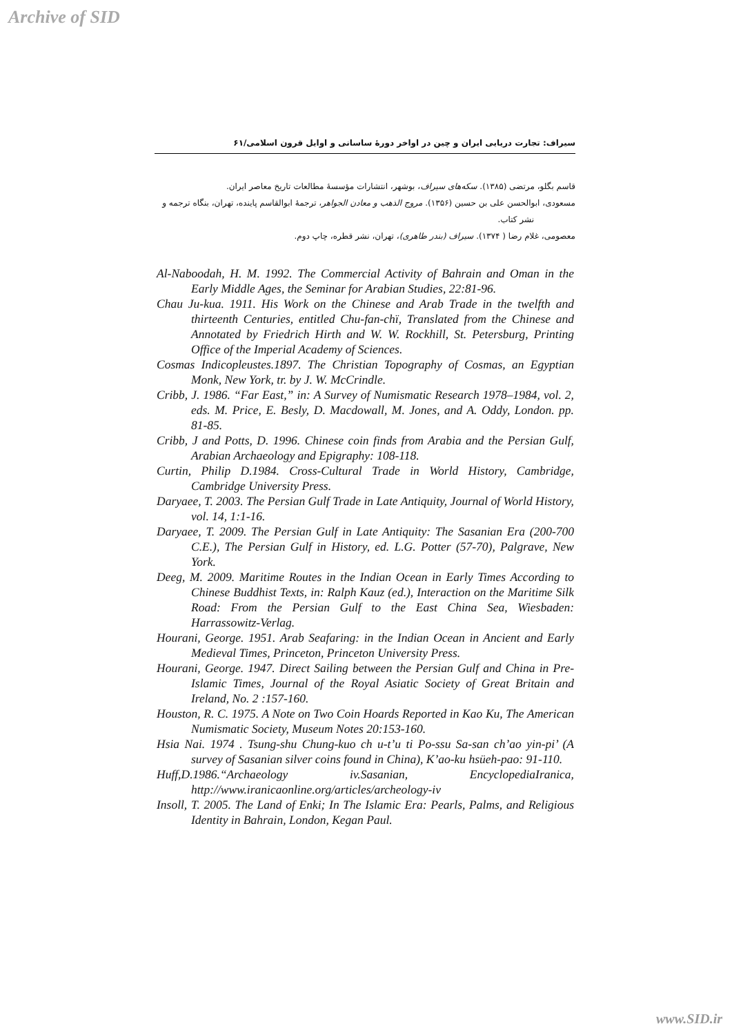Archive of SID
سیراف: تجارت دریایی ایران و چین در اواخر دورهٔ ساسانی و اوایل قرون اسلامی/۶۱
قاسم بگلو، مرتضی (۱۳۸۵). سکه‌های سیراف، بوشهر، انتشارات مؤسسهٔ مطالعات تاریخ معاصر ایران.
مسعودی، ابوالحسن علی بن حسین (۱۳۵۶). مروج الذهب و معادن الجواهر، ترجمهٔ ابوالقاسم پاینده، تهران، بنگاه ترجمه و نشر کتاب.
معصومی، غلام رضا ( ۱۳۷۴). سیراف (بندر طاهری)، تهران، نشر قطره، چاپ دوم.
Al-Naboodah, H. M. 1992. The Commercial Activity of Bahrain and Oman in the Early Middle Ages, the Seminar for Arabian Studies, 22:81-96.
Chau Ju-kua. 1911. His Work on the Chinese and Arab Trade in the twelfth and thirteenth Centuries, entitled Chu-fan-chï, Translated from the Chinese and Annotated by Friedrich Hirth and W. W. Rockhill, St. Petersburg, Printing Office of the Imperial Academy of Sciences.
Cosmas Indicopleustes.1897. The Christian Topography of Cosmas, an Egyptian Monk, New York, tr. by J. W. McCrindle.
Cribb, J. 1986. “Far East,” in: A Survey of Numismatic Research 1978–1984, vol. 2, eds. M. Price, E. Besly, D. Macdowall, M. Jones, and A. Oddy, London. pp. 81-85.
Cribb, J and Potts, D. 1996. Chinese coin finds from Arabia and the Persian Gulf, Arabian Archaeology and Epigraphy: 108-118.
Curtin, Philip D.1984. Cross-Cultural Trade in World History, Cambridge, Cambridge University Press.
Daryaee, T. 2003. The Persian Gulf Trade in Late Antiquity, Journal of World History, vol. 14, 1:1-16.
Daryaee, T. 2009. The Persian Gulf in Late Antiquity: The Sasanian Era (200-700 C.E.), The Persian Gulf in History, ed. L.G. Potter (57-70), Palgrave, New York.
Deeg, M. 2009. Maritime Routes in the Indian Ocean in Early Times According to Chinese Buddhist Texts, in: Ralph Kauz (ed.), Interaction on the Maritime Silk Road: From the Persian Gulf to the East China Sea, Wiesbaden: Harrassowitz-Verlag.
Hourani, George. 1951. Arab Seafaring: in the Indian Ocean in Ancient and Early Medieval Times, Princeton, Princeton University Press.
Hourani, George. 1947. Direct Sailing between the Persian Gulf and China in Pre-Islamic Times, Journal of the Royal Asiatic Society of Great Britain and Ireland, No. 2 :157-160.
Houston, R. C. 1975. A Note on Two Coin Hoards Reported in Kao Ku, The American Numismatic Society, Museum Notes 20:153-160.
Hsia Nai. 1974 . Tsung-shu Chung-kuo ch u-t’u ti Po-ssu Sa-san ch’ao yin-pi’ (A survey of Sasanian silver coins found in China), K’ao-ku hsüeh-pao: 91-110.
Huff,D.1986.“Archaeology iv.Sasanian, EncyclopediaIranica, http://www.iranicaonline.org/articles/archeology-iv
Insoll, T. 2005. The Land of Enki; In The Islamic Era: Pearls, Palms, and Religious Identity in Bahrain, London, Kegan Paul.
www.SID.ir